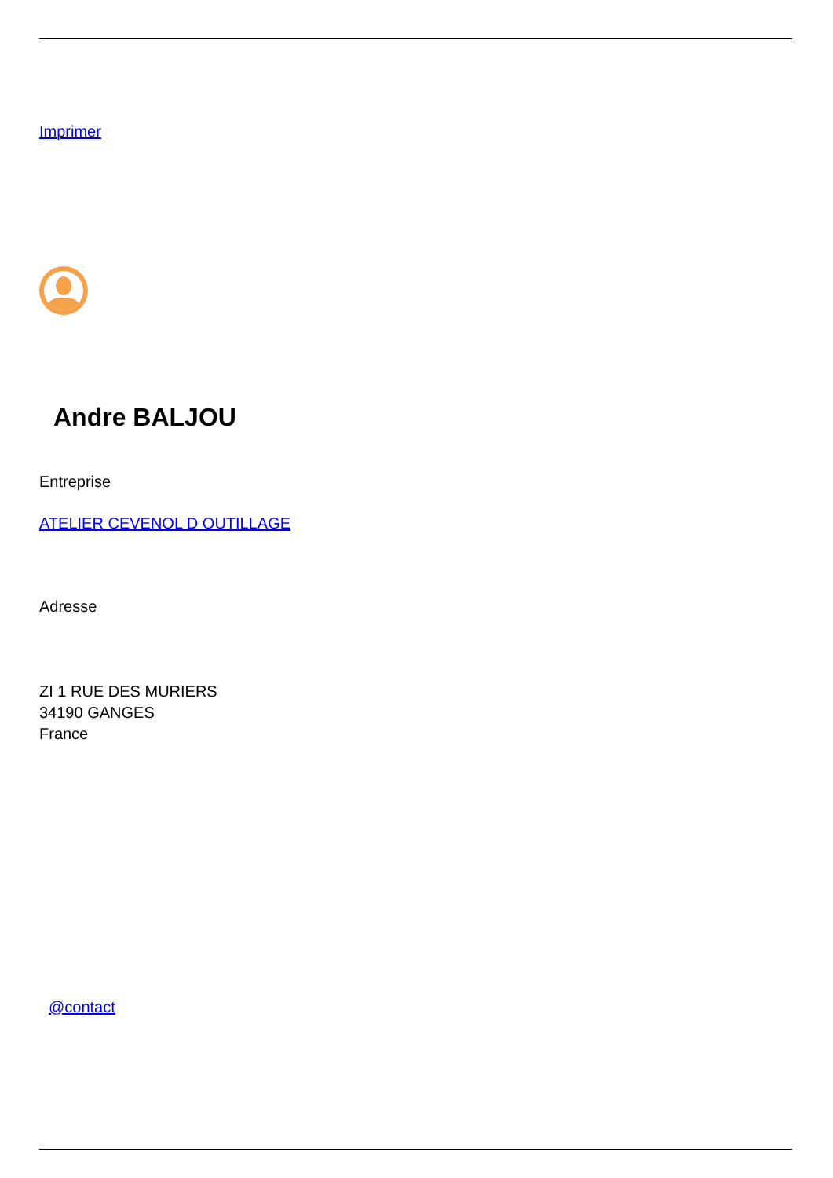Imprimer
Andre BALJOU
Entreprise
ATELIER CEVENOL D OUTILLAGE
Adresse
ZI 1 RUE DES MURIERS
34190 GANGES
France
@contact